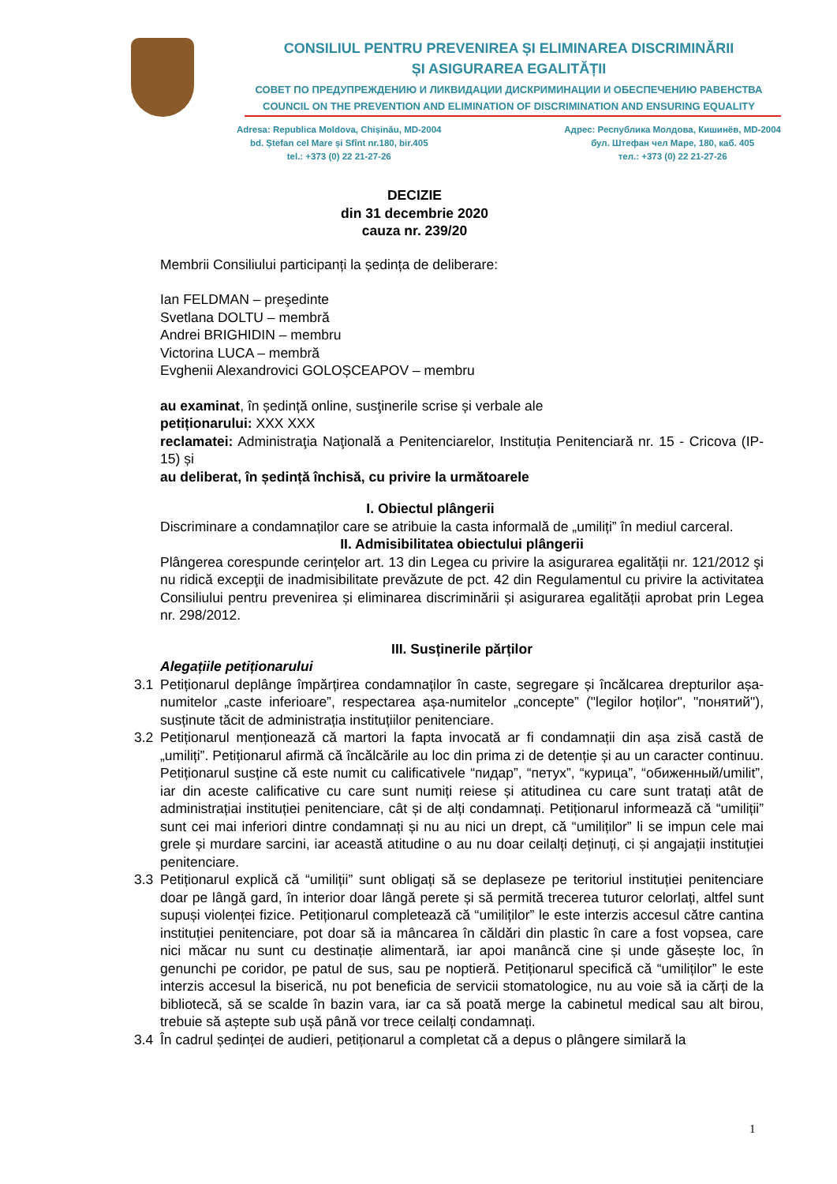CONSILIUL PENTRU PREVENIREA ȘI ELIMINAREA DISCRIMINĂRII
ȘI ASIGURAREA EGALITĂȚII
СОВЕТ ПО ПРЕДУПРЕЖДЕНИЮ И ЛИКВИДАЦИИ ДИСКРИМИНАЦИИ И ОБЕСПЕЧЕНИЮ РАВЕНСТВА
COUNCIL ON THE PREVENTION AND ELIMINATION OF DISCRIMINATION AND ENSURING EQUALITY
Adresa: Republica Moldova, Chișinău, MD-2004
bd. Ștefan cel Mare și Sfînt nr.180, bir.405
tel.: +373 (0) 22 21-27-26
Адрес: Республика Молдова, Кишинёв, MD-2004
бул. Штефан чел Маре, 180, каб. 405
тел.: +373 (0) 22 21-27-26
DECIZIE
din 31 decembrie 2020
cauza nr. 239/20
Membrii Consiliului participanți la ședința de deliberare:
Ian FELDMAN – preşedinte
Svetlana DOLTU – membră
Andrei BRIGHIDIN – membru
Victorina LUCA – membră
Evghenii Alexandrovici GOLOȘCEAPOV – membru
au examinat, în ședință online, susţinerile scrise și verbale ale
petiționarului: XXX XXX
reclamatei: Administraţia Naţională a Penitenciarelor, Instituția Penitenciară nr. 15 - Cricova (IP-15) și
au deliberat, în ședință închisă, cu privire la următoarele
I. Obiectul plângerii
Discriminare a condamnaților care se atribuie la casta informală de „umiliți” în mediul carceral.
II. Admisibilitatea obiectului plângerii
Plângerea corespunde cerințelor art. 13 din Legea cu privire la asigurarea egalității nr. 121/2012 şi nu ridică excepţii de inadmisibilitate prevăzute de pct. 42 din Regulamentul cu privire la activitatea Consiliului pentru prevenirea și eliminarea discriminării și asigurarea egalității aprobat prin Legea nr. 298/2012.
III. Susținerile părților
Alegațiile petiționarului
3.1 Petiționarul deplânge împărțirea condamnaților în caste, segregare și încălcarea drepturilor așa-numitelor „caste inferioare”, respectarea așa-numitelor „concepte” ("legilor hoților", "понятий"), susținute tăcit de administrația instituțiilor penitenciare.
3.2 Petiționarul menționează că martori la fapta invocată ar fi condamnații din așa zisă castă de „umiliți”. Petiționarul afirmă că încălcările au loc din prima zi de detenție și au un caracter continuu. Petiționarul susține că este numit cu calificativele “пидар”, “петух”, “курица”, “обиженный/umilit”, iar din aceste calificative cu care sunt numiți reiese și atitudinea cu care sunt tratați atât de administrațiai instituției penitenciare, cât și de alți condamnați. Petiționarul informează că “umiliții” sunt cei mai inferiori dintre condamnați și nu au nici un drept, că “umiliților” li se impun cele mai grele și murdare sarcini, iar această atitudine o au nu doar ceilalți deținuți, ci și angajații instituției penitenciare.
3.3 Petiționarul explică că “umiliții” sunt obligați să se deplaseze pe teritoriul instituției penitenciare doar pe lângă gard, în interior doar lângă perete și să permită trecerea tuturor celorlați, altfel sunt supuși violenței fizice. Petiționarul completează că “umiliților” le este interzis accesul către cantina instituției penitenciare, pot doar să ia mâncarea în căldări din plastic în care a fost vopsea, care nici măcar nu sunt cu destinație alimentară, iar apoi manâncă cine și unde găsește loc, în genunchi pe coridor, pe patul de sus, sau pe noptieră. Petiționarul specifică că “umiliților” le este interzis accesul la biserică, nu pot beneficia de servicii stomatologice, nu au voie să ia cărți de la bibliotecă, să se scalde în bazin vara, iar ca să poată merge la cabinetul medical sau alt birou, trebuie să aștepte sub ușă până vor trece ceilalți condamnați.
3.4 În cadrul ședinței de audieri, petiționarul a completat că a depus o plângere similară la
1